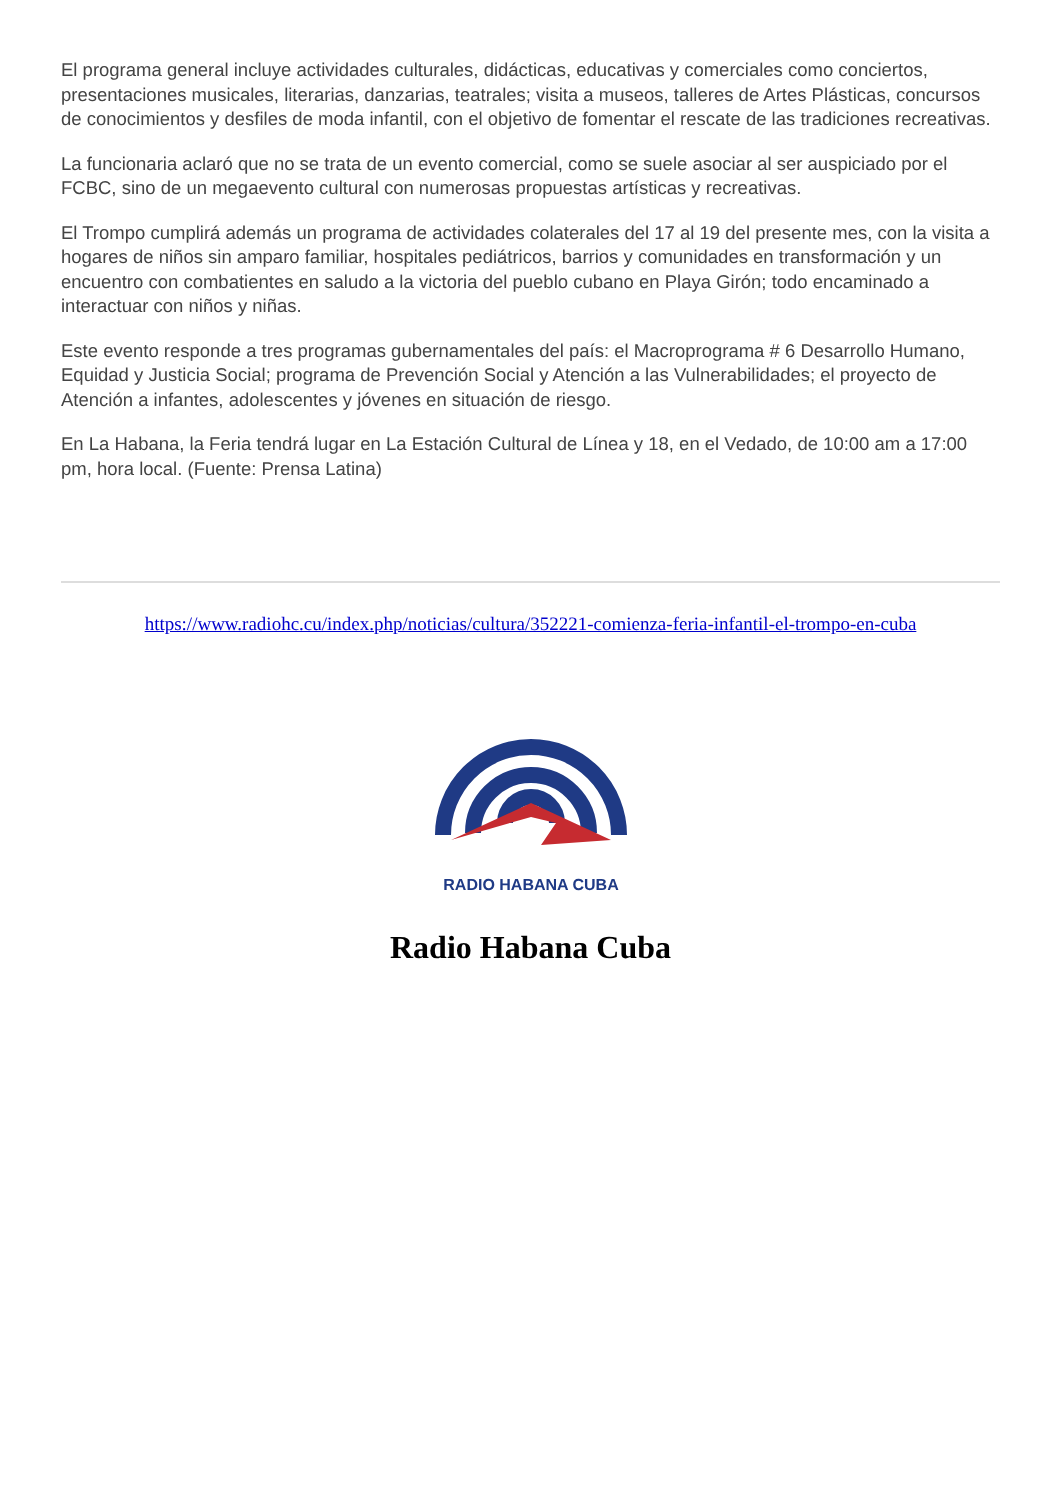El programa general incluye actividades culturales, didácticas, educativas y comerciales como conciertos, presentaciones musicales, literarias, danzarias, teatrales; visita a museos, talleres de Artes Plásticas, concursos de conocimientos y desfiles de moda infantil, con el objetivo de fomentar el rescate de las tradiciones recreativas.
La funcionaria aclaró que no se trata de un evento comercial, como se suele asociar al ser auspiciado por el FCBC, sino de un megaevento cultural con numerosas propuestas artísticas y recreativas.
El Trompo cumplirá además un programa de actividades colaterales del 17 al 19 del presente mes, con la visita a hogares de niños sin amparo familiar, hospitales pediátricos, barrios y comunidades en transformación y un encuentro con combatientes en saludo a la victoria del pueblo cubano en Playa Girón; todo encaminado a interactuar con niños y niñas.
Este evento responde a tres programas gubernamentales del país: el Macroprograma # 6 Desarrollo Humano, Equidad y Justicia Social; programa de Prevención Social y Atención a las Vulnerabilidades; el proyecto de Atención a infantes, adolescentes y jóvenes en situación de riesgo.
En La Habana, la Feria tendrá lugar en La Estación Cultural de Línea y 18, en el Vedado, de 10:00 am a 17:00 pm, hora local. (Fuente: Prensa Latina)
https://www.radiohc.cu/index.php/noticias/cultura/352221-comienza-feria-infantil-el-trompo-en-cuba
RADIO HABANA CUBA
Radio Habana Cuba